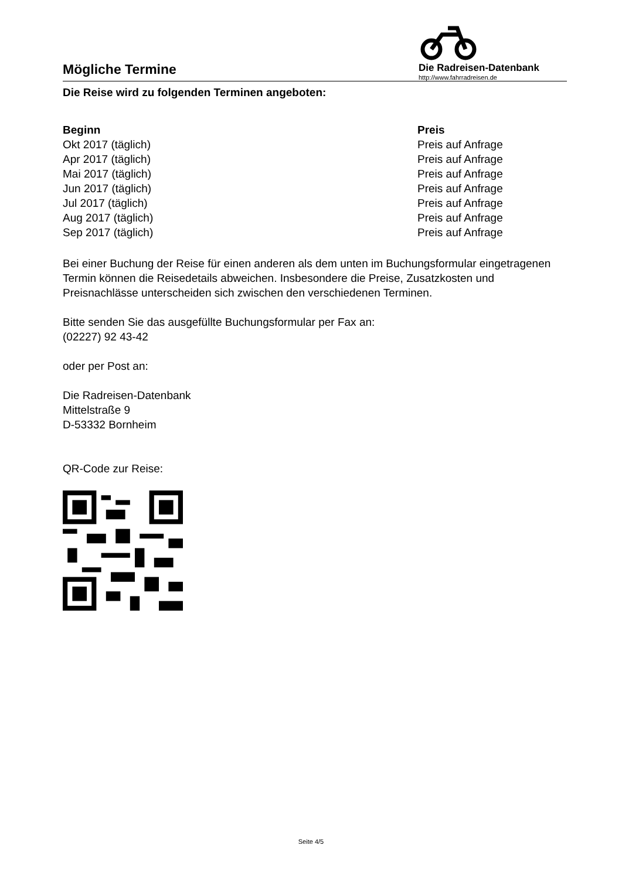Mögliche Termine
Die Radreisen-Datenbank
http://www.fahrradreisen.de
Die Reise wird zu folgenden Terminen angeboten:
| Beginn | Preis |
| --- | --- |
| Okt 2017 (täglich) | Preis auf Anfrage |
| Apr 2017 (täglich) | Preis auf Anfrage |
| Mai 2017 (täglich) | Preis auf Anfrage |
| Jun 2017 (täglich) | Preis auf Anfrage |
| Jul 2017 (täglich) | Preis auf Anfrage |
| Aug 2017 (täglich) | Preis auf Anfrage |
| Sep 2017 (täglich) | Preis auf Anfrage |
Bei einer Buchung der Reise für einen anderen als dem unten im Buchungsformular eingetragenen Termin können die Reisedetails abweichen. Insbesondere die Preise, Zusatzkosten und Preisnachlässe unterscheiden sich zwischen den verschiedenen Terminen.
Bitte senden Sie das ausgefüllte Buchungsformular per Fax an:
(02227) 92 43-42
oder per Post an:
Die Radreisen-Datenbank
Mittelstraße 9
D-53332 Bornheim
QR-Code zur Reise:
Seite 4/5